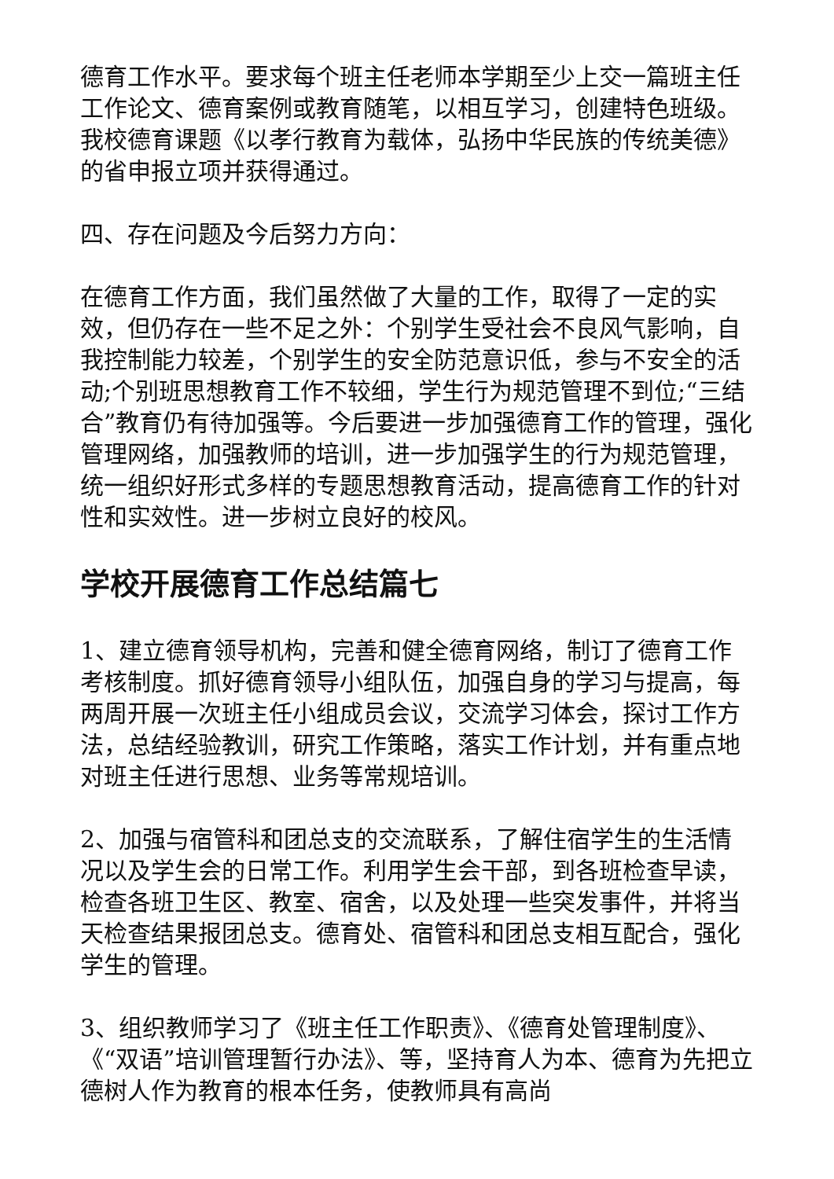德育工作水平。要求每个班主任老师本学期至少上交一篇班主任工作论文、德育案例或教育随笔，以相互学习，创建特色班级。我校德育课题《以孝行教育为载体，弘扬中华民族的传统美德》的省申报立项并获得通过。
四、存在问题及今后努力方向：
在德育工作方面，我们虽然做了大量的工作，取得了一定的实效，但仍存在一些不足之外：个别学生受社会不良风气影响，自我控制能力较差，个别学生的安全防范意识低，参与不安全的活动;个别班思想教育工作不较细，学生行为规范管理不到位;“三结合”教育仍有待加强等。今后要进一步加强德育工作的管理，强化管理网络，加强教师的培训，进一步加强学生的行为规范管理，统一组织好形式多样的专题思想教育活动，提高德育工作的针对性和实效性。进一步树立良好的校风。
学校开展德育工作总结篇七
1、建立德育领导机构，完善和健全德育网络，制订了德育工作考核制度。抓好德育领导小组队伍，加强自身的学习与提高，每两周开展一次班主任小组成员会议，交流学习体会，探讨工作方法，总结经验教训，研究工作策略，落实工作计划，并有重点地对班主任进行思想、业务等常规培训。
2、加强与宿管科和团总支的交流联系，了解住宿学生的生活情况以及学生会的日常工作。利用学生会干部，到各班检查早读，检查各班卫生区、教室、宿舍，以及处理一些突发事件，并将当天检查结果报团总支。德育处、宿管科和团总支相互配合，强化学生的管理。
3、组织教师学习了《班主任工作职责》、《德育处管理制度》、《“双语”培训管理暂行办法》、等，坚持育人为本、德育为先把立德树人作为教育的根本任务，使教师具有高尚